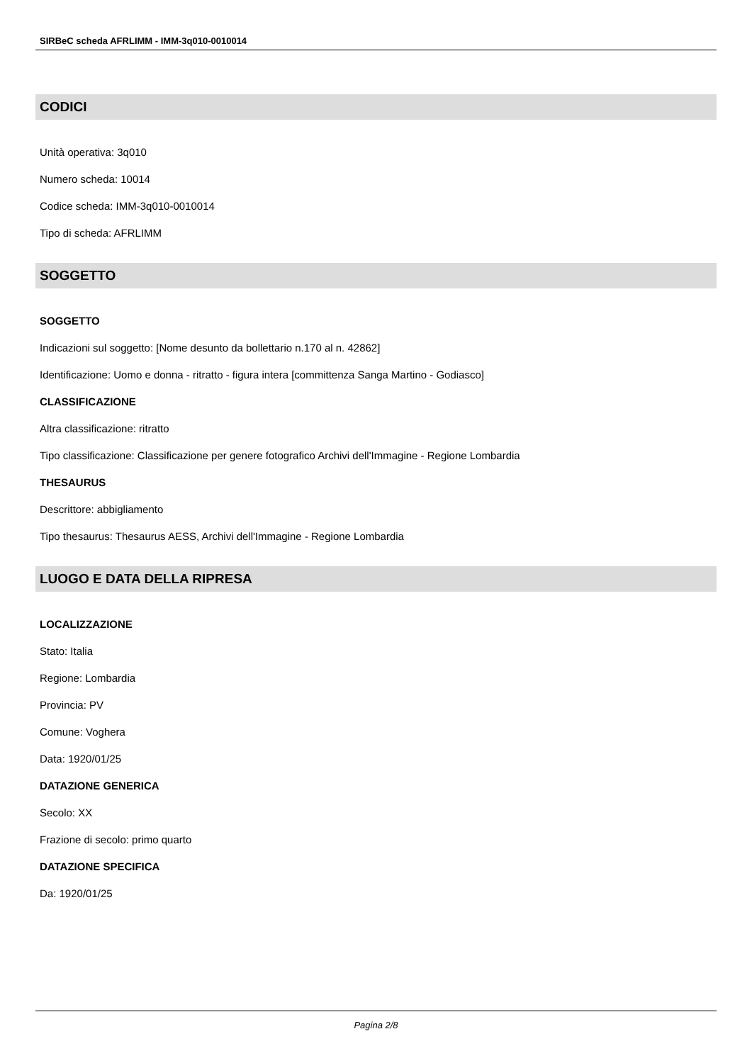SIRBeC scheda AFRLIMM - IMM-3q010-0010014
CODICI
Unità operativa: 3q010
Numero scheda: 10014
Codice scheda: IMM-3q010-0010014
Tipo di scheda: AFRLIMM
SOGGETTO
SOGGETTO
Indicazioni sul soggetto: [Nome desunto da bollettario n.170 al n. 42862]
Identificazione: Uomo e donna - ritratto - figura intera [committenza Sanga Martino - Godiasco]
CLASSIFICAZIONE
Altra classificazione: ritratto
Tipo classificazione: Classificazione per genere fotografico Archivi dell'Immagine - Regione Lombardia
THESAURUS
Descrittore: abbigliamento
Tipo thesaurus: Thesaurus AESS, Archivi dell'Immagine - Regione Lombardia
LUOGO E DATA DELLA RIPRESA
LOCALIZZAZIONE
Stato: Italia
Regione: Lombardia
Provincia: PV
Comune: Voghera
Data: 1920/01/25
DATAZIONE GENERICA
Secolo: XX
Frazione di secolo: primo quarto
DATAZIONE SPECIFICA
Da: 1920/01/25
Pagina 2/8